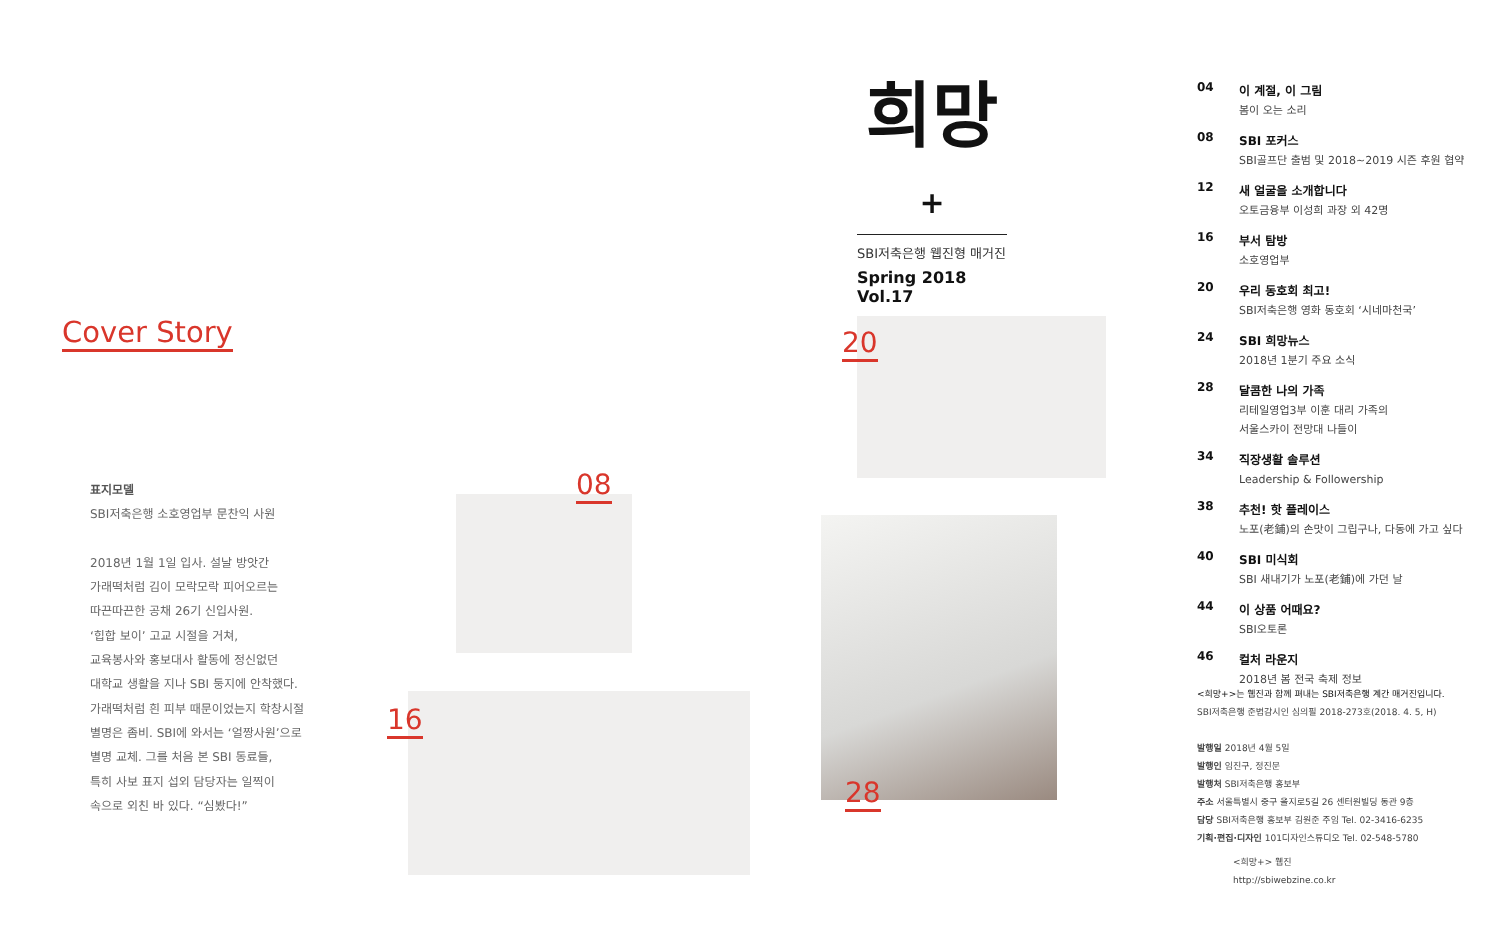Cover Story
표지모델
SBI저축은행 소호영업부 문찬익 사원
2018년 1월 1일 입사. 설날 방앗간
가래떡처럼 김이 모락모락 피어오르는
따끈따끈한 공채 26기 신입사원.
‘힙합 보이’ 고교 시절을 거쳐,
교육봉사와 홍보대사 활동에 정신없던
대학교 생활을 지나 SBI 둥지에 안착했다.
가래떡처럼 흰 피부 때문이었는지 학창시절
별명은 좀비. SBI에 와서는 ‘얼짱사원’으로
별명 교체. 그를 처음 본 SBI 동료들,
특히 사보 표지 섭외 담당자는 일찍이
속으로 외친 바 있다. “심봤다!”
08
16
희망+
SBI저축은행 웹진형 매거진
Spring 2018 Vol.17
20
28
04 이 계절, 이 그림
봄이 오는 소리
08 SBI 포커스
SBI골프단 출범 및 2018~2019 시즌 후원 협약
12 새 얼굴을 소개합니다
오토금융부 이성희 과장 외 42명
16 부서 탐방
소호영업부
20 우리 동호회 최고!
SBI저축은행 영화 동호회 ‘시네마천국’
24 SBI 희망뉴스
2018년 1분기 주요 소식
28 달콤한 나의 가족
리테일영업3부 이훈 대리 가족의
서울스카이 전망대 나들이
34 직장생활 솔루션
Leadership & Followership
38 추천! 핫 플레이스
노포(老鋪)의 손맛이 그립구나, 다동에 가고 싶다
40 SBI 미식회
SBI 새내기가 노포(老鋪)에 가던 날
44 이 상품 어때요?
SBI오토론
46 컬처 라운지
2018년 봄 전국 축제 정보
<희망+>는 웹진과 함께 펴내는 SBI저축은행 계간 매거진입니다.
SBI저축은행 준법감시인 심의필 2018-273호(2018. 4. 5, H)
발행일 2018년 4월 5일
발행인 임진구, 정진문
발행처 SBI저축은행 홍보부
주소 서울특별시 중구 을지로5길 26 센터원빌딩 동관 9층
담당 SBI저축은행 홍보부 김원준 주임 Tel. 02-3416-6235
기획·편집·디자인 101디자인스튜디오 Tel. 02-548-5780
<희망+> 웹진
http://sbiwebzine.co.kr